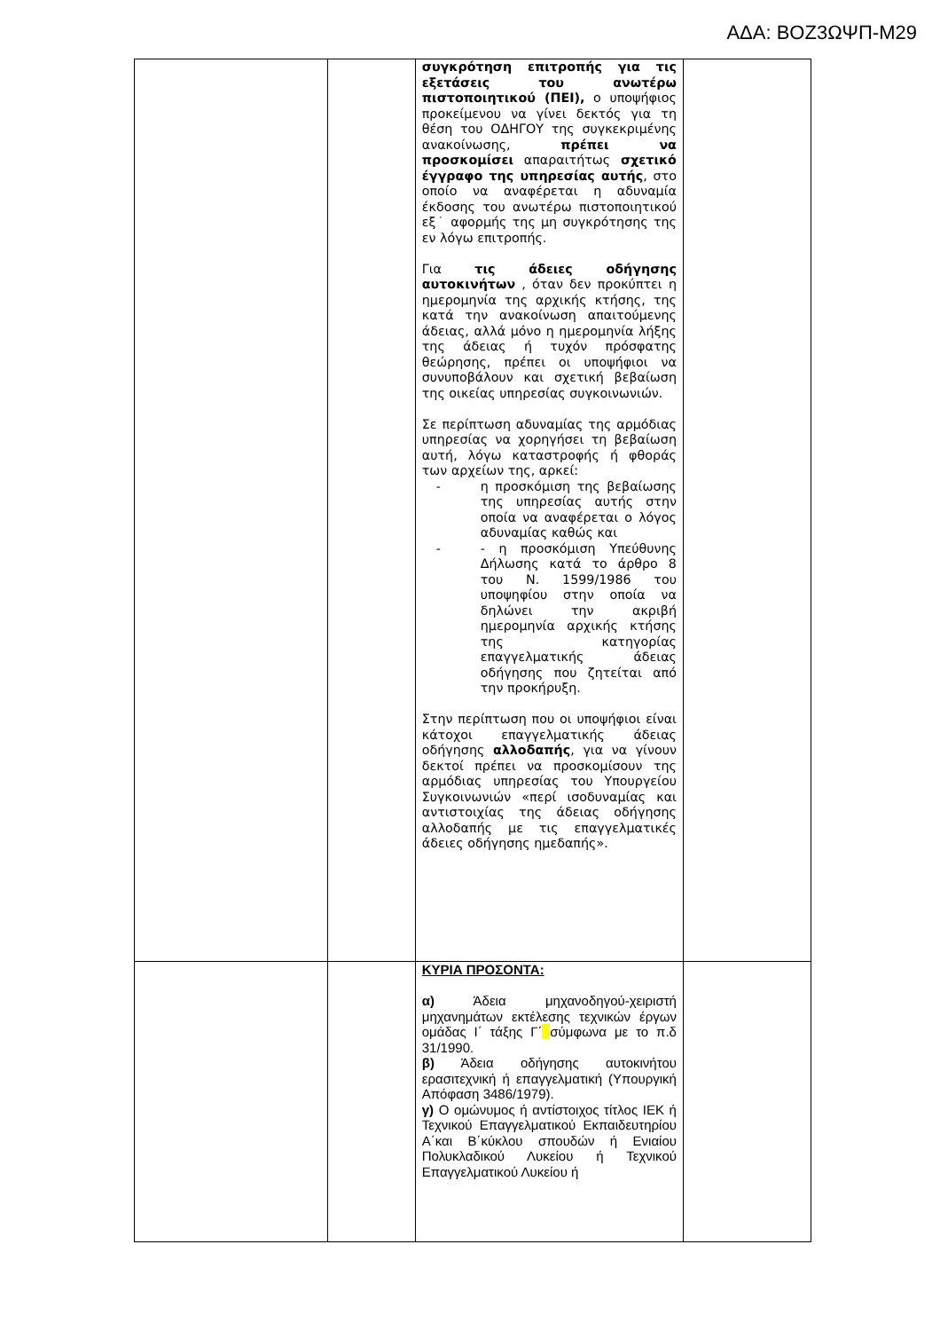ΑΔΑ: ΒΟΖ3ΩΨΠ-Μ29
| | | συγκρότηση επιτροπής για τις εξετάσεις του ανωτέρω πιστοποιητικού (ΠΕΙ), ο υποψήφιος προκείμενου να γίνει δεκτός για τη θέση του ΟΔΗΓΟΥ της συγκεκριμένης ανακοίνωσης, πρέπει να προσκομίσει απαραιτήτως σχετικό έγγραφο της υπηρεσίας αυτής , στο οποίο να αναφέρεται η αδυναμία έκδοσης του ανωτέρω πιστοποιητικού εξ˙ αφορμής της μη συγκρότησης της εν λόγω επιτροπής. Για τις άδειες οδήγησης αυτοκινήτων , όταν δεν προκύπτει η ημερομηνία της αρχικής κτήσης, της κατά την ανακοίνωση απαιτούμενης άδειας, αλλά μόνο η ημερομηνία λήξης της άδειας ή τυχόν πρόσφατης θεώρησης, πρέπει οι υποψήφιοι να συνυποβάλουν και σχετική βεβαίωση της οικείας υπηρεσίας συγκοινωνιών. Σε περίπτωση αδυναμίας της αρμόδιας υπηρεσίας να χορηγήσει τη βεβαίωση αυτή, λόγω καταστροφής ή φθοράς των αρχείων της, αρκεί: - η προσκόμιση της βεβαίωσης της υπηρεσίας αυτής στην οποία να αναφέρεται ο λόγος αδυναμίας καθώς και - - η προσκόμιση Υπεύθυνης Δήλωσης κατά το άρθρο 8 του Ν. 1599/1986 του υποψηφίου στην οποία να δηλώνει την ακριβή ημερομηνία αρχικής κτήσης της κατηγορίας επαγγελματικής άδειας οδήγησης που ζητείται από την προκήρυξη. Στην περίπτωση που οι υποψήφιοι είναι κάτοχοι επαγγελματικής άδειας οδήγησης αλλοδαπής , για να γίνουν δεκτοί πρέπει να προσκομίσουν της αρμόδιας υπηρεσίας του Υπουργείου Συγκοινωνιών «περί ισοδυναμίας και αντιστοιχίας της άδειας οδήγησης αλλοδαπής με τις επαγγελματικές άδειες οδήγησης ημεδαπής». | |
| | | ΚΥΡΙΑ ΠΡΟΣΟΝΤΑ: α) Άδεια μηχανοδηγού-χειριστή μηχανημάτων εκτέλεσης τεχνικών έργων ομάδας Ι΄ τάξης Γ΄ σύμφωνα με το π.δ 31/1990. β) Άδεια οδήγησης αυτοκινήτου ερασιτεχνική ή επαγγελματική (Υπουργική Απόφαση 3486/1979). γ) Ο ομώνυμος ή αντίστοιχος τίτλος ΙΕΚ ή Τεχνικού Επαγγελματικού Εκπαιδευτηρίου Α΄και Β΄κύκλου σπουδών ή Ενιαίου Πολυκλαδικού Λυκείου ή Τεχνικού Επαγγελματικού Λυκείου ή | |